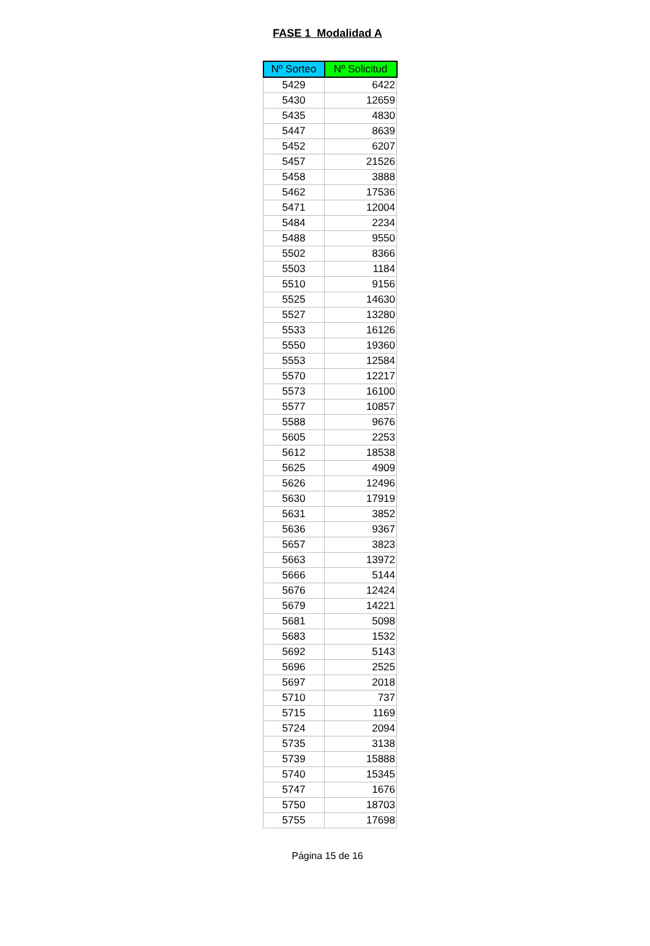FASE 1 Modalidad A
| Nº Sorteo | Nº Solicitud |
| --- | --- |
| 5429 | 6422 |
| 5430 | 12659 |
| 5435 | 4830 |
| 5447 | 8639 |
| 5452 | 6207 |
| 5457 | 21526 |
| 5458 | 3888 |
| 5462 | 17536 |
| 5471 | 12004 |
| 5484 | 2234 |
| 5488 | 9550 |
| 5502 | 8366 |
| 5503 | 1184 |
| 5510 | 9156 |
| 5525 | 14630 |
| 5527 | 13280 |
| 5533 | 16126 |
| 5550 | 19360 |
| 5553 | 12584 |
| 5570 | 12217 |
| 5573 | 16100 |
| 5577 | 10857 |
| 5588 | 9676 |
| 5605 | 2253 |
| 5612 | 18538 |
| 5625 | 4909 |
| 5626 | 12496 |
| 5630 | 17919 |
| 5631 | 3852 |
| 5636 | 9367 |
| 5657 | 3823 |
| 5663 | 13972 |
| 5666 | 5144 |
| 5676 | 12424 |
| 5679 | 14221 |
| 5681 | 5098 |
| 5683 | 1532 |
| 5692 | 5143 |
| 5696 | 2525 |
| 5697 | 2018 |
| 5710 | 737 |
| 5715 | 1169 |
| 5724 | 2094 |
| 5735 | 3138 |
| 5739 | 15888 |
| 5740 | 15345 |
| 5747 | 1676 |
| 5750 | 18703 |
| 5755 | 17698 |
Página 15 de 16